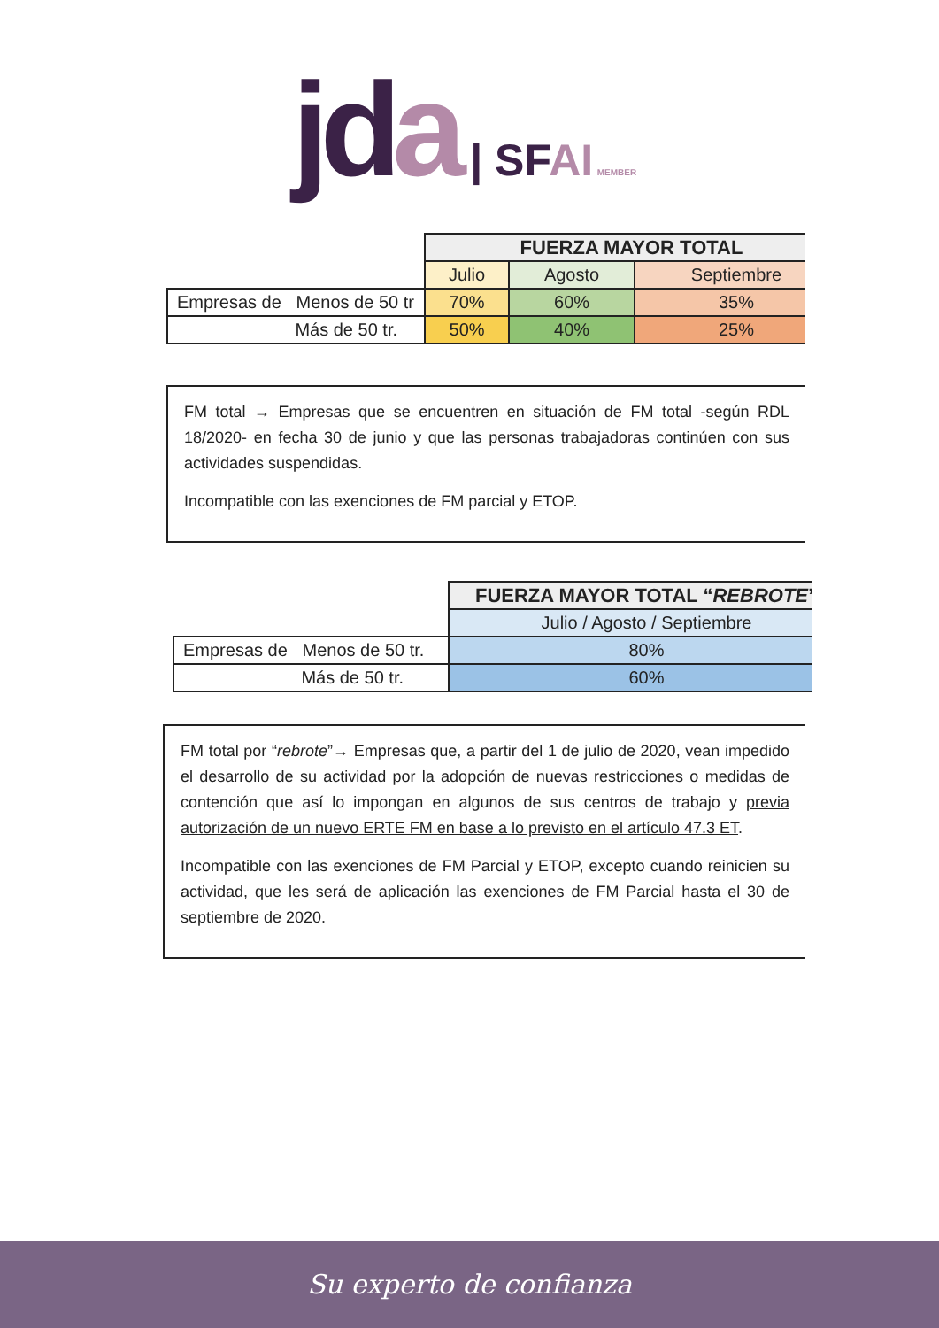jd a | SF AI MEMBER
| | FUERZA MAYOR TOTAL | | |
| | Julio | Agosto | Septiembre |
| Empresas de Menos de 50 tr | 70% | 60% | 35% |
| Más de 50 tr. | 50% | 40% | 25% |
FM total → Empresas que se encuentren en situación de FM total -según RDL 18/2020- en fecha 30 de junio y que las personas trabajadoras continúen con sus actividades suspendidas.
Incompatible con las exenciones de FM parcial y ETOP.
| | FUERZA MAYOR TOTAL “ REBROTE ” |
| | Julio / Agosto / Septiembre |
| Empresas de Menos de 50 tr. | 80% |
| Más de 50 tr. | 60% |
FM total por “rebrote”→ Empresas que, a partir del 1 de julio de 2020, vean impedido el desarrollo de su actividad por la adopción de nuevas restricciones o medidas de contención que así lo impongan en algunos de sus centros de trabajo y previa autorización de un nuevo ERTE FM en base a lo previsto en el artículo 47.3 ET.
Incompatible con las exenciones de FM Parcial y ETOP, excepto cuando reinicien su actividad, que les será de aplicación las exenciones de FM Parcial hasta el 30 de septiembre de 2020.
Su experto de confianza